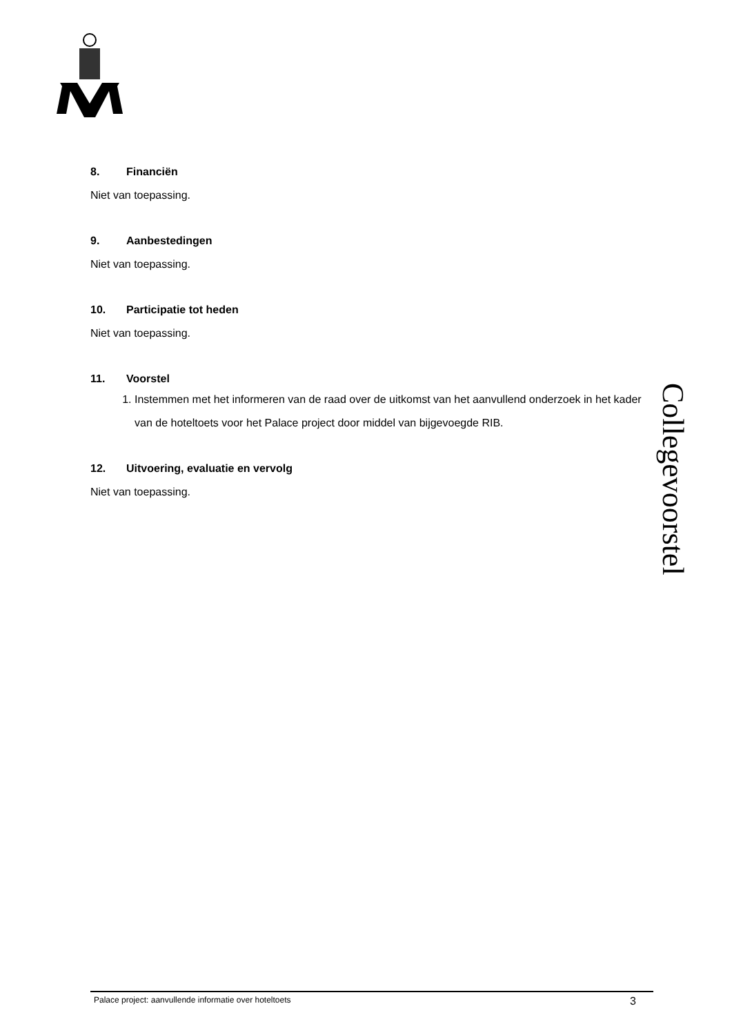8. Financiën
Niet van toepassing.
9. Aanbestedingen
Niet van toepassing.
10. Participatie tot heden
Niet van toepassing.
11. Voorstel
1. Instemmen met het informeren van de raad over de uitkomst van het aanvullend onderzoek in het kader van de hoteltoets voor het Palace project door middel van bijgevoegde RIB.
12. Uitvoering, evaluatie en vervolg
Niet van toepassing.
Collegevoorstel
Palace project: aanvullende informatie over hoteltoets 3